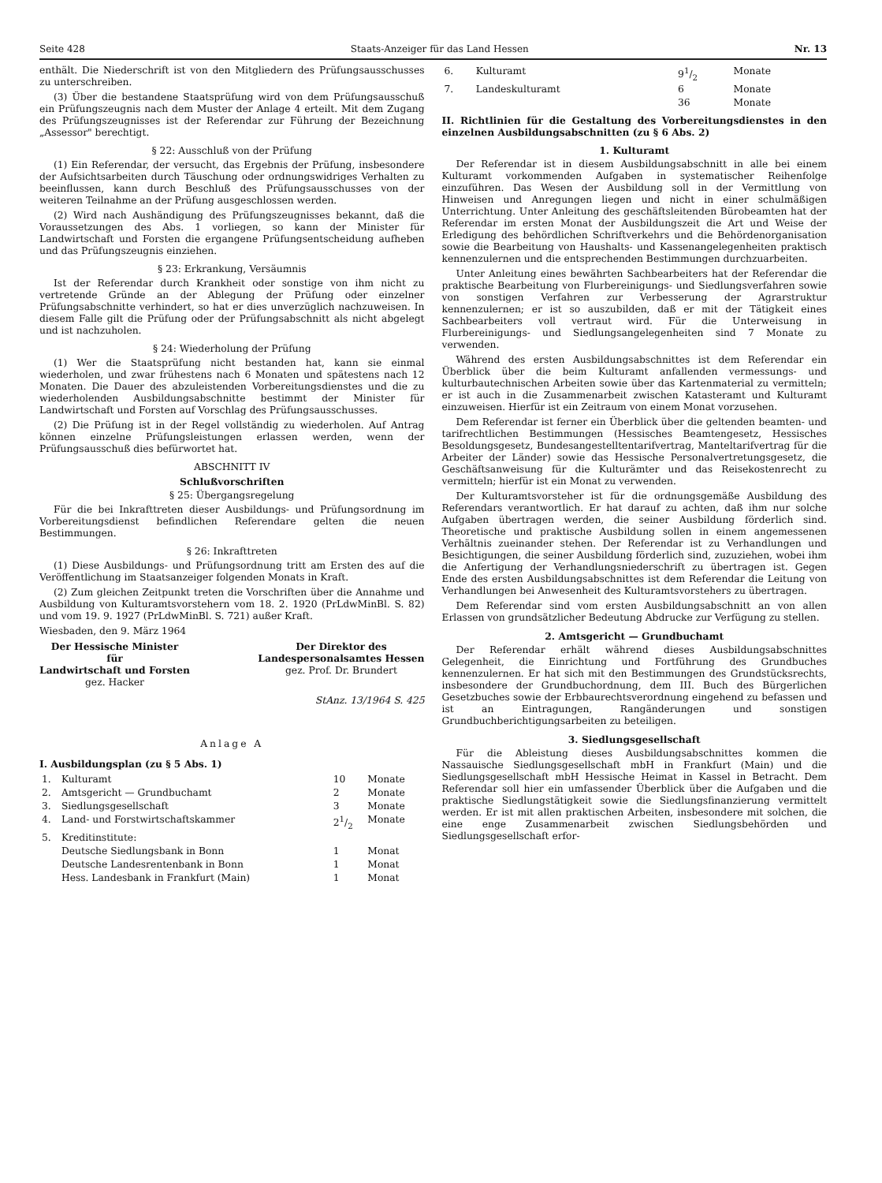Seite 428 Staats-Anzeiger für das Land Hessen Nr. 13
enthält. Die Niederschrift ist von den Mitgliedern des Prüfungsausschusses zu unterschreiben.
(3) Über die bestandene Staatsprüfung wird von dem Prüfungsausschuß ein Prüfungszeugnis nach dem Muster der Anlage 4 erteilt. Mit dem Zugang des Prüfungszeugnisses ist der Referendar zur Führung der Bezeichnung „Assessor" berechtigt.
§ 22: Ausschluß von der Prüfung
(1) Ein Referendar, der versucht, das Ergebnis der Prüfung, insbesondere der Aufsichtsarbeiten durch Täuschung oder ordnungswidriges Verhalten zu beeinflussen, kann durch Beschluß des Prüfungsausschusses von der weiteren Teilnahme an der Prüfung ausgeschlossen werden.
(2) Wird nach Aushändigung des Prüfungszeugnisses bekannt, daß die Voraussetzungen des Abs. 1 vorliegen, so kann der Minister für Landwirtschaft und Forsten die ergangene Prüfungsentscheidung aufheben und das Prüfungszeugnis einziehen.
§ 23: Erkrankung, Versäumnis
Ist der Referendar durch Krankheit oder sonstige von ihm nicht zu vertretende Gründe an der Ablegung der Prüfung oder einzelner Prüfungsabschnitte verhindert, so hat er dies unverzüglich nachzuweisen. In diesem Falle gilt die Prüfung oder der Prüfungsabschnitt als nicht abgelegt und ist nachzuholen.
§ 24: Wiederholung der Prüfung
(1) Wer die Staatsprüfung nicht bestanden hat, kann sie einmal wiederholen, und zwar frühestens nach 6 Monaten und spätestens nach 12 Monaten. Die Dauer des abzuleistenden Vorbereitungsdienstes und die zu wiederholenden Ausbildungsabschnitte bestimmt der Minister für Landwirtschaft und Forsten auf Vorschlag des Prüfungsausschusses.
(2) Die Prüfung ist in der Regel vollständig zu wiederholen. Auf Antrag können einzelne Prüfungsleistungen erlassen werden, wenn der Prüfungsausschuß dies befürwortet hat.
ABSCHNITT IV
Schlußvorschriften
§ 25: Übergangsregelung
Für die bei Inkrafttreten dieser Ausbildungs- und Prüfungsordnung im Vorbereitungsdienst befindlichen Referendare gelten die neuen Bestimmungen.
§ 26: Inkrafttreten
(1) Diese Ausbildungs- und Prüfungsordnung tritt am Ersten des auf die Veröffentlichung im Staatsanzeiger folgenden Monats in Kraft.
(2) Zum gleichen Zeitpunkt treten die Vorschriften über die Annahme und Ausbildung von Kulturamtsvorstehern vom 18. 2. 1920 (PrLdwMinBl. S. 82) und vom 19. 9. 1927 (PrLdwMinBl. S. 721) außer Kraft.
Wiesbaden, den 9. März 1964
Der Hessische Minister
für
Landwirtschaft und Forsten
gez. Hacker
Der Direktor des
Landespersonalsamtes Hessen
gez. Prof. Dr. Brundert
StAnz. 13/1964 S. 425
Anlage A
I. Ausbildungsplan (zu § 5 Abs. 1)
| 1. | Kulturamt | 10 | Monate |
| 2. | Amtsgericht — Grundbuchamt | 2 | Monate |
| 3. | Siedlungsgesellschaft | 3 | Monate |
| 4. | Land- und Forstwirtschaftskammer | 21/2 | Monate |
| 5. | Kreditinstitute: | | |
| | Deutsche Siedlungsbank in Bonn | 1 | Monat |
| | Deutsche Landesrentenbank in Bonn | 1 | Monat |
| | Hess. Landesbank in Frankfurt (Main) | 1 | Monat |
| 6. | Kulturamt | 91/2 | Monate |
| 7. | Landeskulturamt | 6 | Monate |
| | | 36 | Monate |
II. Richtlinien für die Gestaltung des Vorbereitungsdienstes in den einzelnen Ausbildungsabschnitten (zu § 6 Abs. 2)
1. Kulturamt
Der Referendar ist in diesem Ausbildungsabschnitt in alle bei einem Kulturamt vorkommenden Aufgaben in systematischer Reihenfolge einzuführen. Das Wesen der Ausbildung soll in der Vermittlung von Hinweisen und Anregungen liegen und nicht in einer schulmäßigen Unterrichtung. Unter Anleitung des geschäftsleitenden Bürobeamten hat der Referendar im ersten Monat der Ausbildungszeit die Art und Weise der Erledigung des behördlichen Schriftverkehrs und die Behördenorganisation sowie die Bearbeitung von Haushalts- und Kassenangelegenheiten praktisch kennenzulernen und die entsprechenden Bestimmungen durchzuarbeiten.
Unter Anleitung eines bewährten Sachbearbeiters hat der Referendar die praktische Bearbeitung von Flurbereinigungs- und Siedlungsverfahren sowie von sonstigen Verfahren zur Verbesserung der Agrarstruktur kennenzulernen; er ist so auszubilden, daß er mit der Tätigkeit eines Sachbearbeiters voll vertraut wird. Für die Unterweisung in Flurbereinigungs- und Siedlungsangelegenheiten sind 7 Monate zu verwenden.
Während des ersten Ausbildungsabschnittes ist dem Referendar ein Überblick über die beim Kulturamt anfallenden vermessungs- und kulturbautechnischen Arbeiten sowie über das Kartenmaterial zu vermitteln; er ist auch in die Zusammenarbeit zwischen Katasteramt und Kulturamt einzuweisen. Hierfür ist ein Zeitraum von einem Monat vorzusehen.
Dem Referendar ist ferner ein Überblick über die geltenden beamten- und tarifrechtlichen Bestimmungen (Hessisches Beamtengesetz, Hessisches Besoldungsgesetz, Bundesangestelltentarifvertrag, Manteltarifvertrag für die Arbeiter der Länder) sowie das Hessische Personalvertretungsgesetz, die Geschäftsanweisung für die Kulturämter und das Reisekostenrecht zu vermitteln; hierfür ist ein Monat zu verwenden.
Der Kulturamtsvorsteher ist für die ordnungsgemäße Ausbildung des Referendars verantwortlich. Er hat darauf zu achten, daß ihm nur solche Aufgaben übertragen werden, die seiner Ausbildung förderlich sind. Theoretische und praktische Ausbildung sollen in einem angemessenen Verhältnis zueinander stehen. Der Referendar ist zu Verhandlungen und Besichtigungen, die seiner Ausbildung förderlich sind, zuzuziehen, wobei ihm die Anfertigung der Verhandlungsniederschrift zu übertragen ist. Gegen Ende des ersten Ausbildungsabschnittes ist dem Referendar die Leitung von Verhandlungen bei Anwesenheit des Kulturamtsvorstehers zu übertragen.
Dem Referendar sind vom ersten Ausbildungsabschnitt an von allen Erlassen von grundsätzlicher Bedeutung Abdrucke zur Verfügung zu stellen.
2. Amtsgericht — Grundbuchamt
Der Referendar erhält während dieses Ausbildungsabschnittes Gelegenheit, die Einrichtung und Fortführung des Grundbuches kennenzulernen. Er hat sich mit den Bestimmungen des Grundstücksrechts, insbesondere der Grundbuchordnung, dem III. Buch des Bürgerlichen Gesetzbuches sowie der Erbbaurechtsverordnung eingehend zu befassen und ist an Eintragungen, Rangänderungen und sonstigen Grundbuchberichtigungsarbeiten zu beteiligen.
3. Siedlungsgesellschaft
Für die Ableistung dieses Ausbildungsabschnittes kommen die Nassauische Siedlungsgesellschaft mbH in Frankfurt (Main) und die Siedlungsgesellschaft mbH Hessische Heimat in Kassel in Betracht. Dem Referendar soll hier ein umfassender Überblick über die Aufgaben und die praktische Siedlungstätigkeit sowie die Siedlungsfinanzierung vermittelt werden. Er ist mit allen praktischen Arbeiten, insbesondere mit solchen, die eine enge Zusammenarbeit zwischen Siedlungsbehörden und Siedlungsgesellschaft erfor-